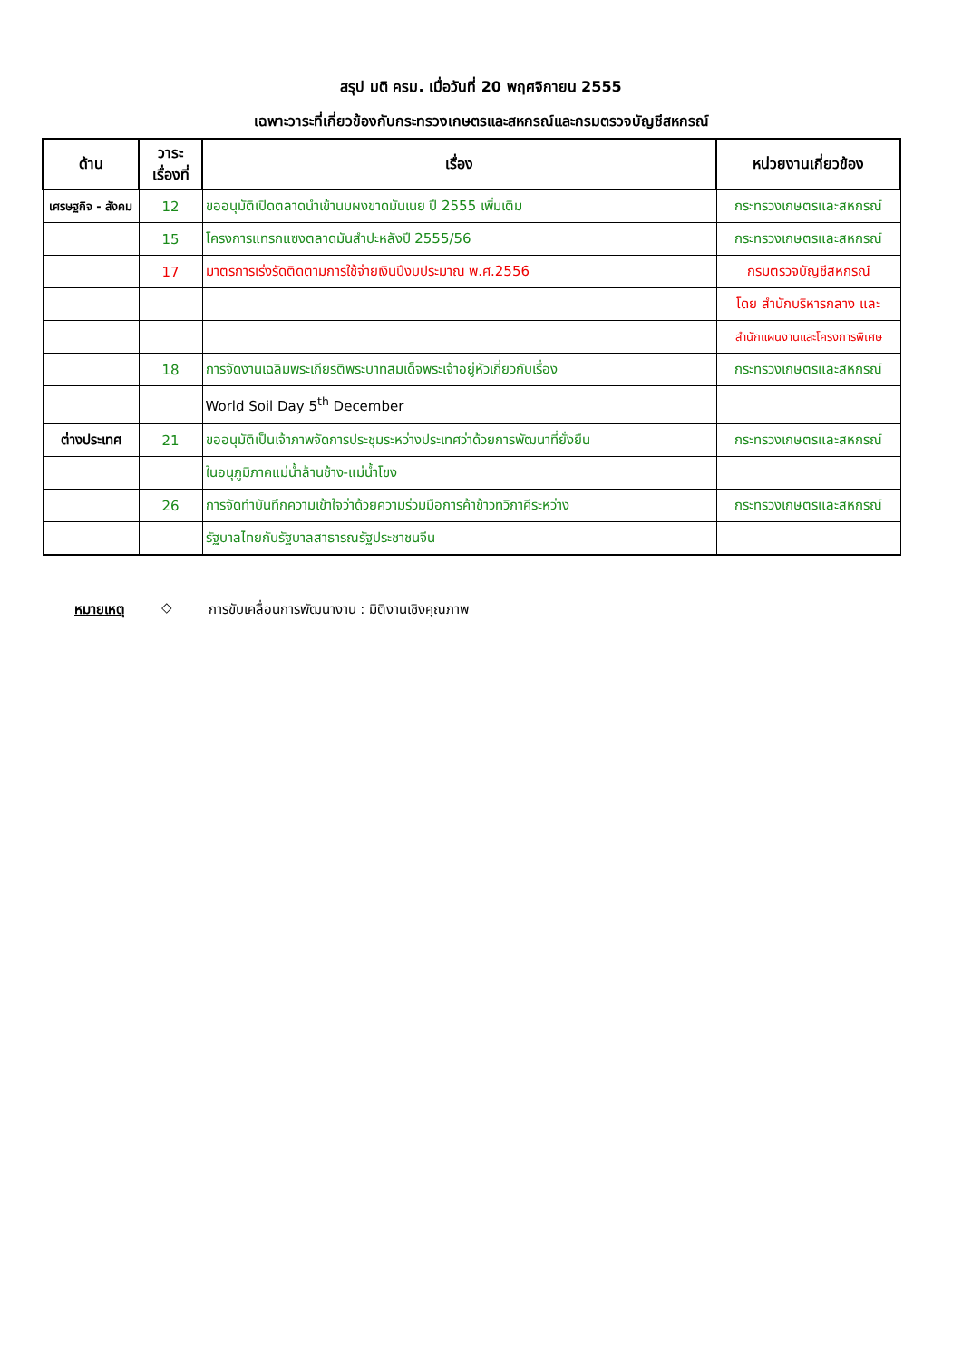สรุป มติ ครม. เมื่อวันที่ 20 พฤศจิกายน 2555
เฉพาะวาระที่เกี่ยวข้องกับกระทรวงเกษตรและสหกรณ์และกรมตรวจบัญชีสหกรณ์
| ด้าน | วาระ เรื่องที่ | เรื่อง | หน่วยงานเกี่ยวข้อง |
| --- | --- | --- | --- |
| เศรษฐกิจ - สังคม | 12 | ขออนุมัติเปิดตลาดนำเข้านมผงขาดมันเนย ปี 2555 เพิ่มเติม | กระทรวงเกษตรและสหกรณ์ |
| | 15 | โครงการแทรกแซงตลาดมันสำปะหลังปี 2555/56 | กระทรวงเกษตรและสหกรณ์ |
| | 17 | มาตรการเร่งรัดติดตามการใช้จ่ายเงินปีงบประมาณ พ.ศ.2556 | กรมตรวจบัญชีสหกรณ์ |
| | | | โดย สำนักบริหารกลาง และ |
| | | | สำนักแผนงานและโครงการพิเศษ |
| | 18 | การจัดงานเฉลิมพระเกียรติพระบาทสมเด็จพระเจ้าอยู่หัวเกี่ยวกับเรื่อง | กระทรวงเกษตรและสหกรณ์ |
| | | World Soil Day 5<sup>th</sup> December | |
| ต่างประเทศ | 21 | ขออนุมัติเป็นเจ้าภาพจัดการประชุมระหว่างประเทศว่าด้วยการพัฒนาที่ยั่งยืน | กระทรวงเกษตรและสหกรณ์ |
| | | ในอนุภูมิภาคแม่น้ำล้านช้าง-แม่น้ำโขง | |
| | 26 | การจัดทำบันทึกความเข้าใจว่าด้วยความร่วมมือการค้าข้าวทวิภาคีระหว่าง | กระทรวงเกษตรและสหกรณ์ |
| | | รัฐบาลไทยกับรัฐบาลสาธารณรัฐประชาชนจีน | |
หมายเหตุ ◇ การขับเคลื่อนการพัฒนางาน : มิติงานเชิงคุณภาพ